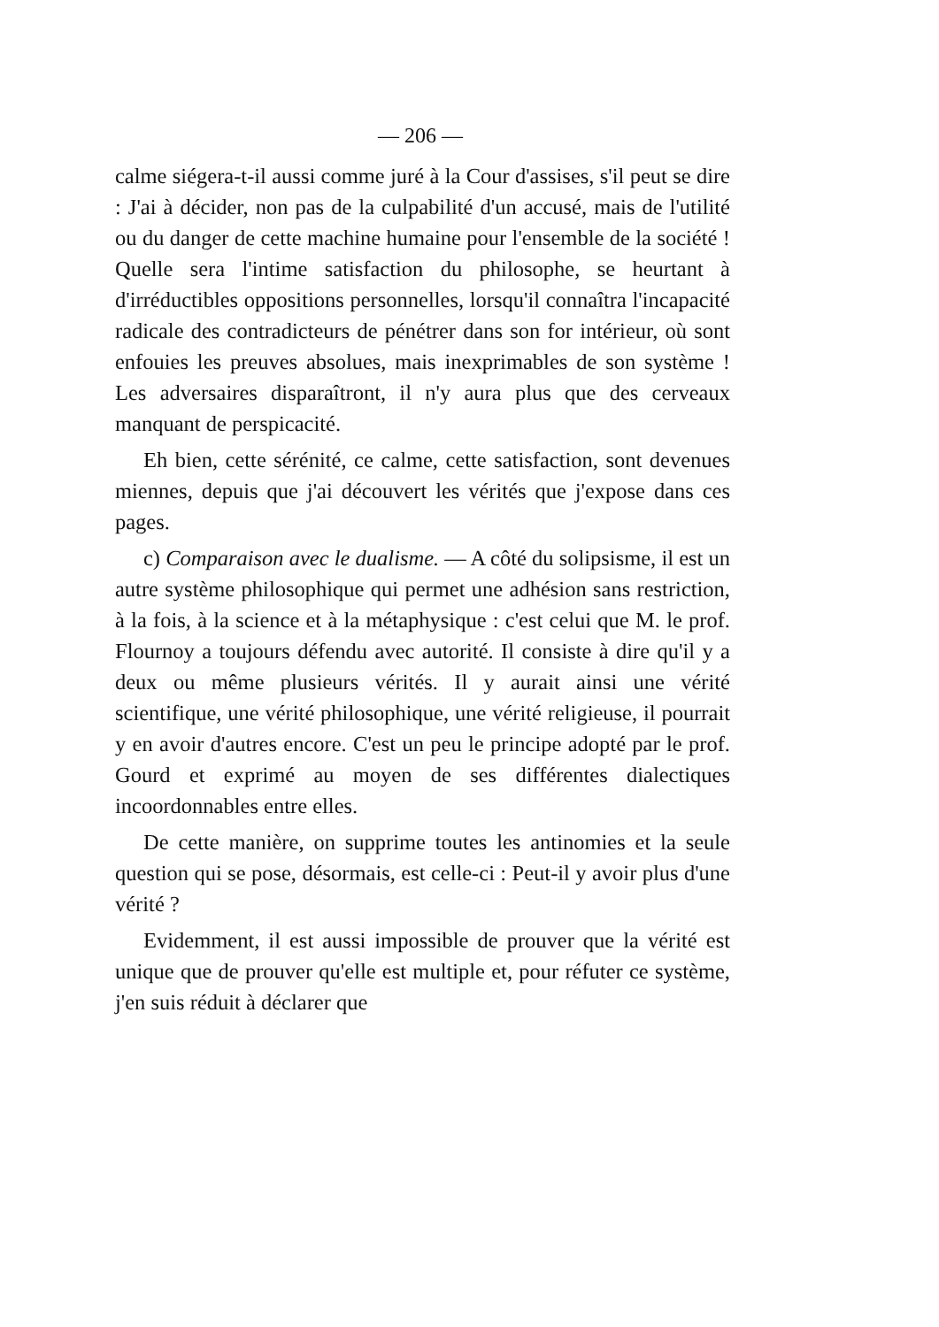— 206 —
calme siégera-t-il aussi comme juré à la Cour d'assises, s'il peut se dire : J'ai à décider, non pas de la culpabilité d'un accusé, mais de l'utilité ou du danger de cette machine humaine pour l'ensemble de la société ! Quelle sera l'intime satisfaction du philosophe, se heurtant à d'irréductibles oppositions personnelles, lorsqu'il connaîtra l'incapacité radicale des contradicteurs de pénétrer dans son for intérieur, où sont enfouies les preuves absolues, mais inexprimables de son système ! Les adversaires disparaîtront, il n'y aura plus que des cerveaux manquant de perspicacité.
Eh bien, cette sérénité, ce calme, cette satisfaction, sont devenues miennes, depuis que j'ai découvert les vérités que j'expose dans ces pages.
c) Comparaison avec le dualisme. — A côté du solipsisme, il est un autre système philosophique qui permet une adhésion sans restriction, à la fois, à la science et à la métaphysique : c'est celui que M. le prof. Flournoy a toujours défendu avec autorité. Il consiste à dire qu'il y a deux ou même plusieurs vérités. Il y aurait ainsi une vérité scientifique, une vérité philosophique, une vérité religieuse, il pourrait y en avoir d'autres encore. C'est un peu le principe adopté par le prof. Gourd et exprimé au moyen de ses différentes dialectiques incoordonnables entre elles.
De cette manière, on supprime toutes les antinomies et la seule question qui se pose, désormais, est celle-ci : Peut-il y avoir plus d'une vérité ?
Evidemment, il est aussi impossible de prouver que la vérité est unique que de prouver qu'elle est multiple et, pour réfuter ce système, j'en suis réduit à déclarer que